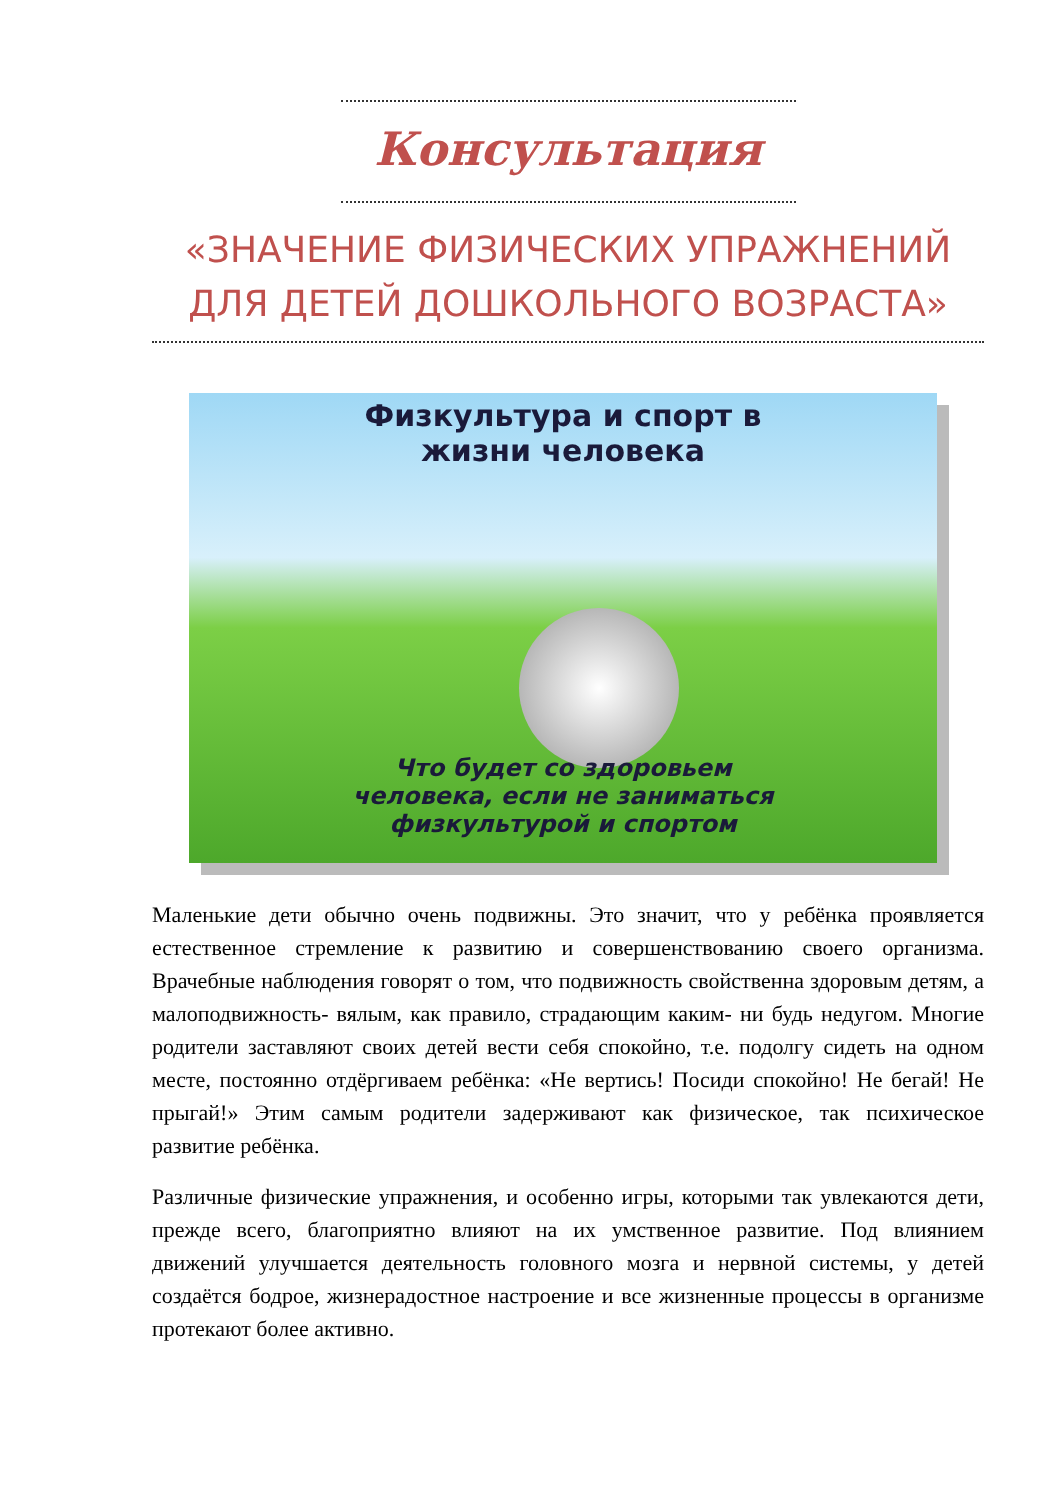Консультация
«ЗНАЧЕНИЕ ФИЗИЧЕСКИХ УПРАЖНЕНИЙ ДЛЯ ДЕТЕЙ ДОШКОЛЬНОГО ВОЗРАСТА»
Физкультура и спорт в
жизни человека
Что будет со здоровьем
человека, если не заниматься
физкультурой и спортом
Маленькие дети обычно очень подвижны. Это значит, что у ребёнка проявляется естественное стремление к развитию и совершенствованию своего организма. Врачебные наблюдения говорят о том, что подвижность свойственна здоровым детям, а малоподвижность- вялым, как правило, страдающим каким- ни будь недугом. Многие родители заставляют своих детей вести себя спокойно, т.е. подолгу сидеть на одном месте, постоянно отдёргиваем ребёнка: «Не вертись! Посиди спокойно! Не бегай! Не прыгай!» Этим самым родители задерживают как физическое, так психическое развитие ребёнка.
Различные физические упражнения, и особенно игры, которыми так увлекаются дети, прежде всего, благоприятно влияют на их умственное развитие. Под влиянием движений улучшается деятельность головного мозга и нервной системы, у детей создаётся бодрое, жизнерадостное настроение и все жизненные процессы в организме протекают более активно.